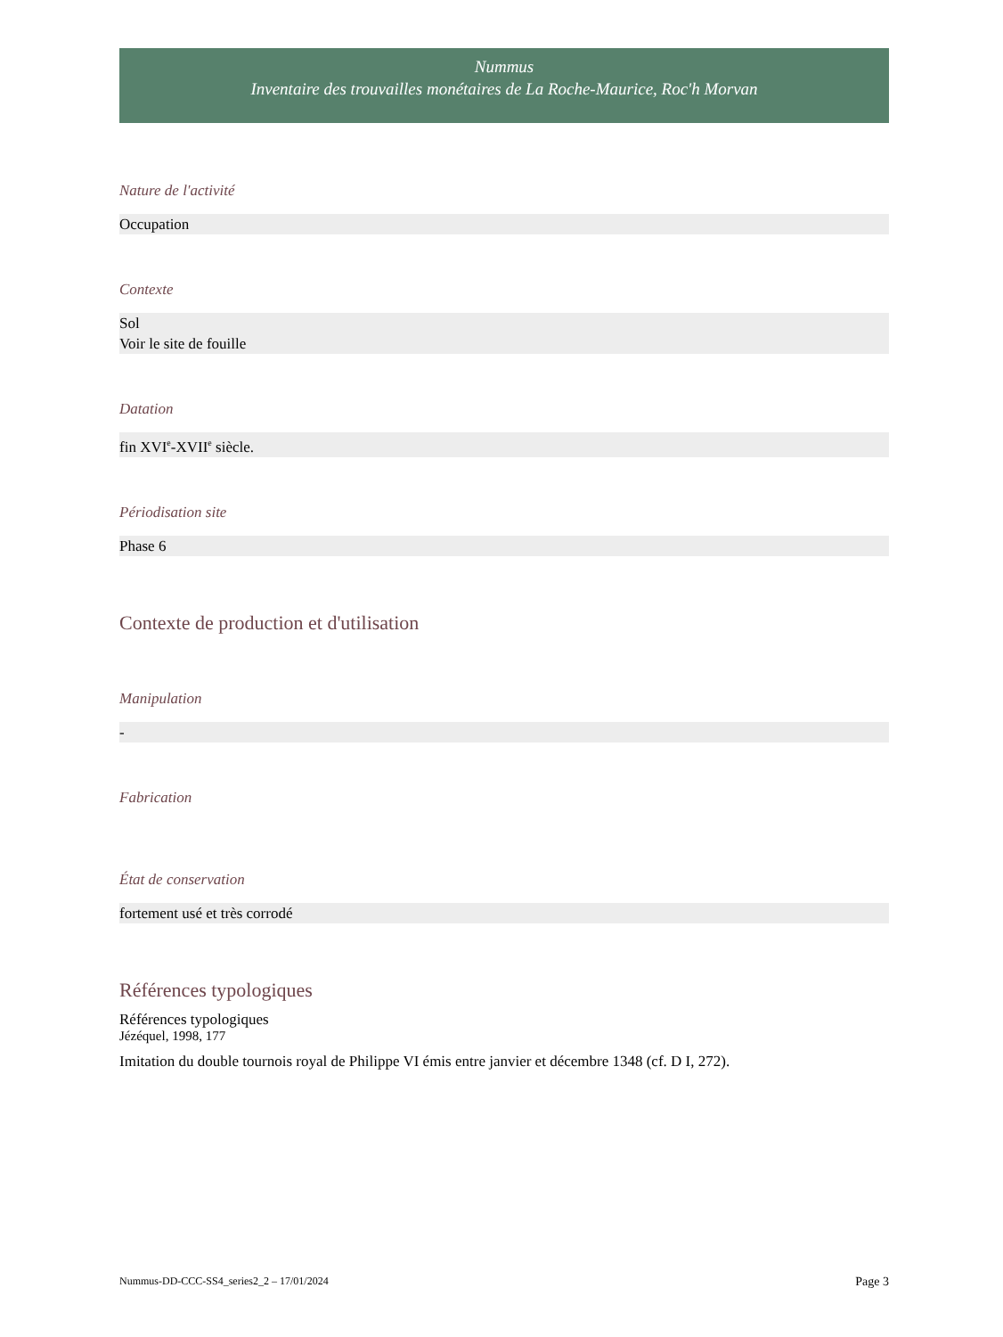Nummus
Inventaire des trouvailles monétaires de La Roche-Maurice, Roc'h Morvan
Nature de l'activité
Occupation
Contexte
Sol
Voir le site de fouille
Datation
fin XVI<sup>e</sup>-XVII<sup>e</sup> siècle.
Périodisation site
Phase 6
Contexte de production et d'utilisation
Manipulation
-
Fabrication
État de conservation
fortement usé et très corrodé
Références typologiques
Références typologiques
Jézéquel, 1998, 177
Imitation du double tournois royal de Philippe VI émis entre janvier et décembre 1348 (cf. D I, 272).
Nummus-DD-CCC-SS4_series2_2 – 17/01/2024 Page 3